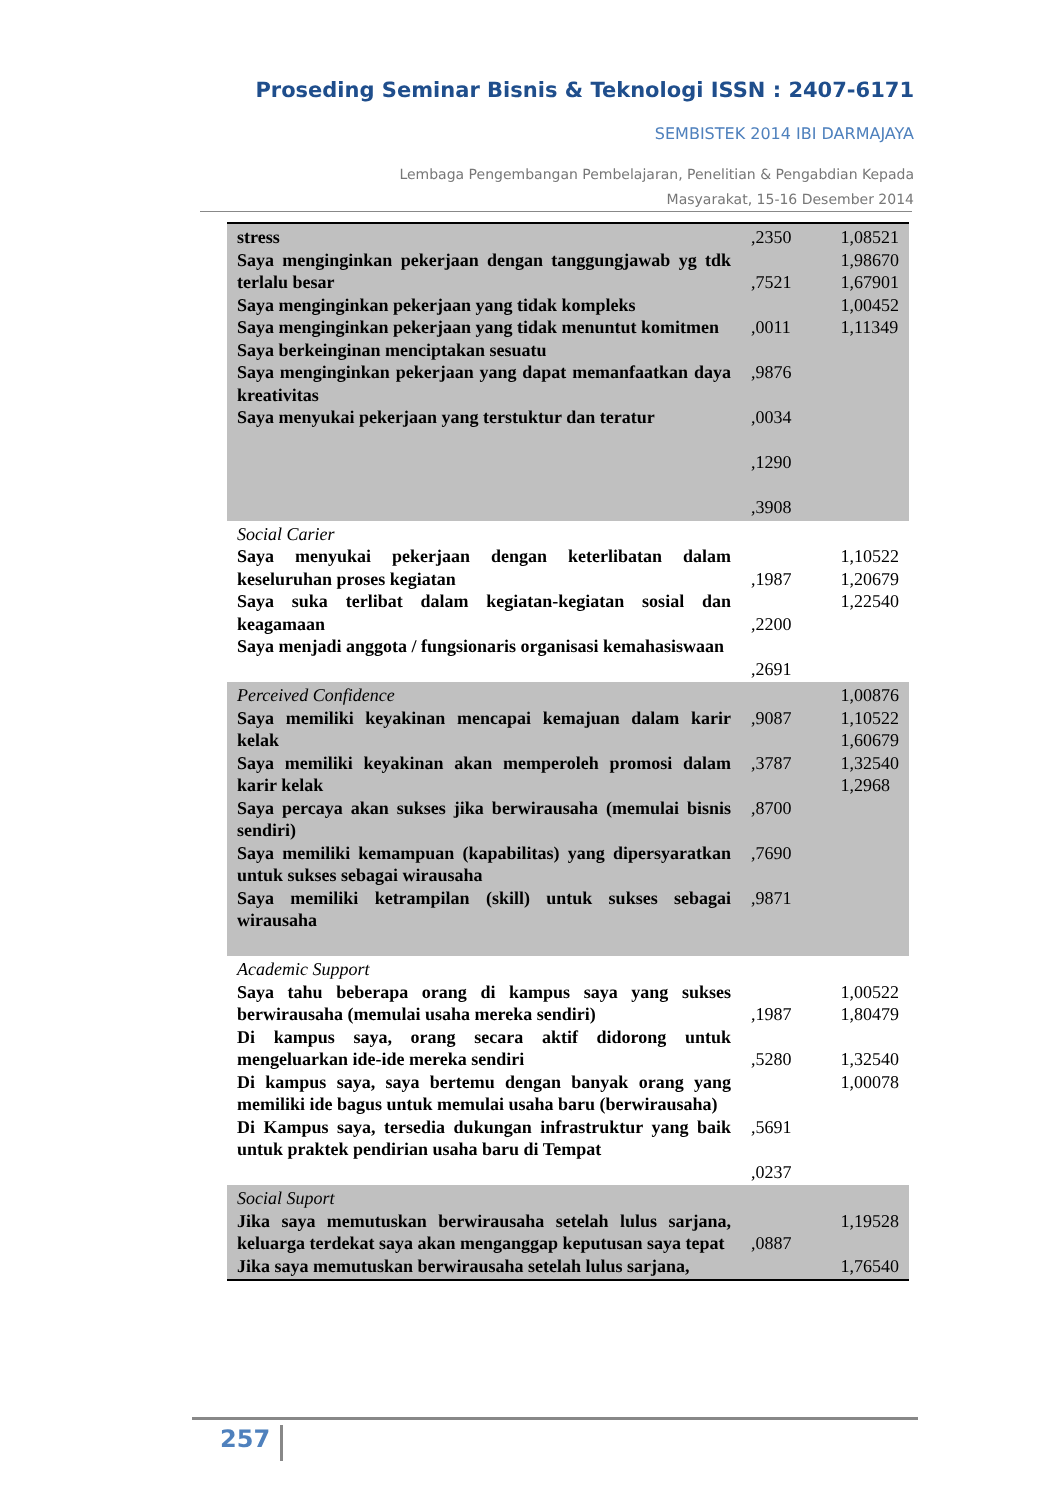Proseding Seminar Bisnis & Teknologi ISSN : 2407-6171
SEMBISTEK 2014 IBI DARMAJAYA
Lembaga Pengembangan Pembelajaran, Penelitian & Pengabdian Kepada Masyarakat, 15-16 Desember 2014
| stress Saya menginginkan pekerjaan dengan tanggungjawab yg tdk terlalu besar Saya menginginkan pekerjaan yang tidak kompleks Saya menginginkan pekerjaan yang tidak menuntut komitmen Saya berkeinginan menciptakan sesuatu Saya menginginkan pekerjaan yang dapat memanfaatkan daya kreativitas Saya menyukai pekerjaan yang terstuktur dan teratur | ,2350 ,7521 ,0011 ,9876 ,0034 ,1290 ,3908 | 1,08521 1,98670 1,67901 1,00452 1,11349 |
| Social Carier Saya menyukai pekerjaan dengan keterlibatan dalam keseluruhan proses kegiatan Saya suka terlibat dalam kegiatan-kegiatan sosial dan keagamaan Saya menjadi anggota / fungsionaris organisasi kemahasiswaan | ,1987 ,2200 ,2691 | 1,10522 1,20679 1,22540 |
| Perceived Confidence Saya memiliki keyakinan mencapai kemajuan dalam karir kelak Saya memiliki keyakinan akan memperoleh promosi dalam karir kelak Saya percaya akan sukses jika berwirausaha (memulai bisnis sendiri) Saya memiliki kemampuan (kapabilitas) yang dipersyaratkan untuk sukses sebagai wirausaha Saya memiliki ketrampilan (skill) untuk sukses sebagai wirausaha | ,9087 ,3787 ,8700 ,7690 ,9871 | 1,00876 1,10522 1,60679 1,32540 1,2968 |
| Academic Support Saya tahu beberapa orang di kampus saya yang sukses berwirausaha (memulai usaha mereka sendiri) Di kampus saya, orang secara aktif didorong untuk mengeluarkan ide-ide mereka sendiri Di kampus saya, saya bertemu dengan banyak orang yang memiliki ide bagus untuk memulai usaha baru (berwirausaha) Di Kampus saya, tersedia dukungan infrastruktur yang baik untuk praktek pendirian usaha baru di Tempat | ,1987 ,5280 ,5691 ,0237 | 1,00522 1,80479 1,32540 1,00078 |
| Social Suport Jika saya memutuskan berwirausaha setelah lulus sarjana, keluarga terdekat saya akan menganggap keputusan saya tepat Jika saya memutuskan berwirausaha setelah lulus sarjana, | ,0887 | 1,19528 1,76540 |
257